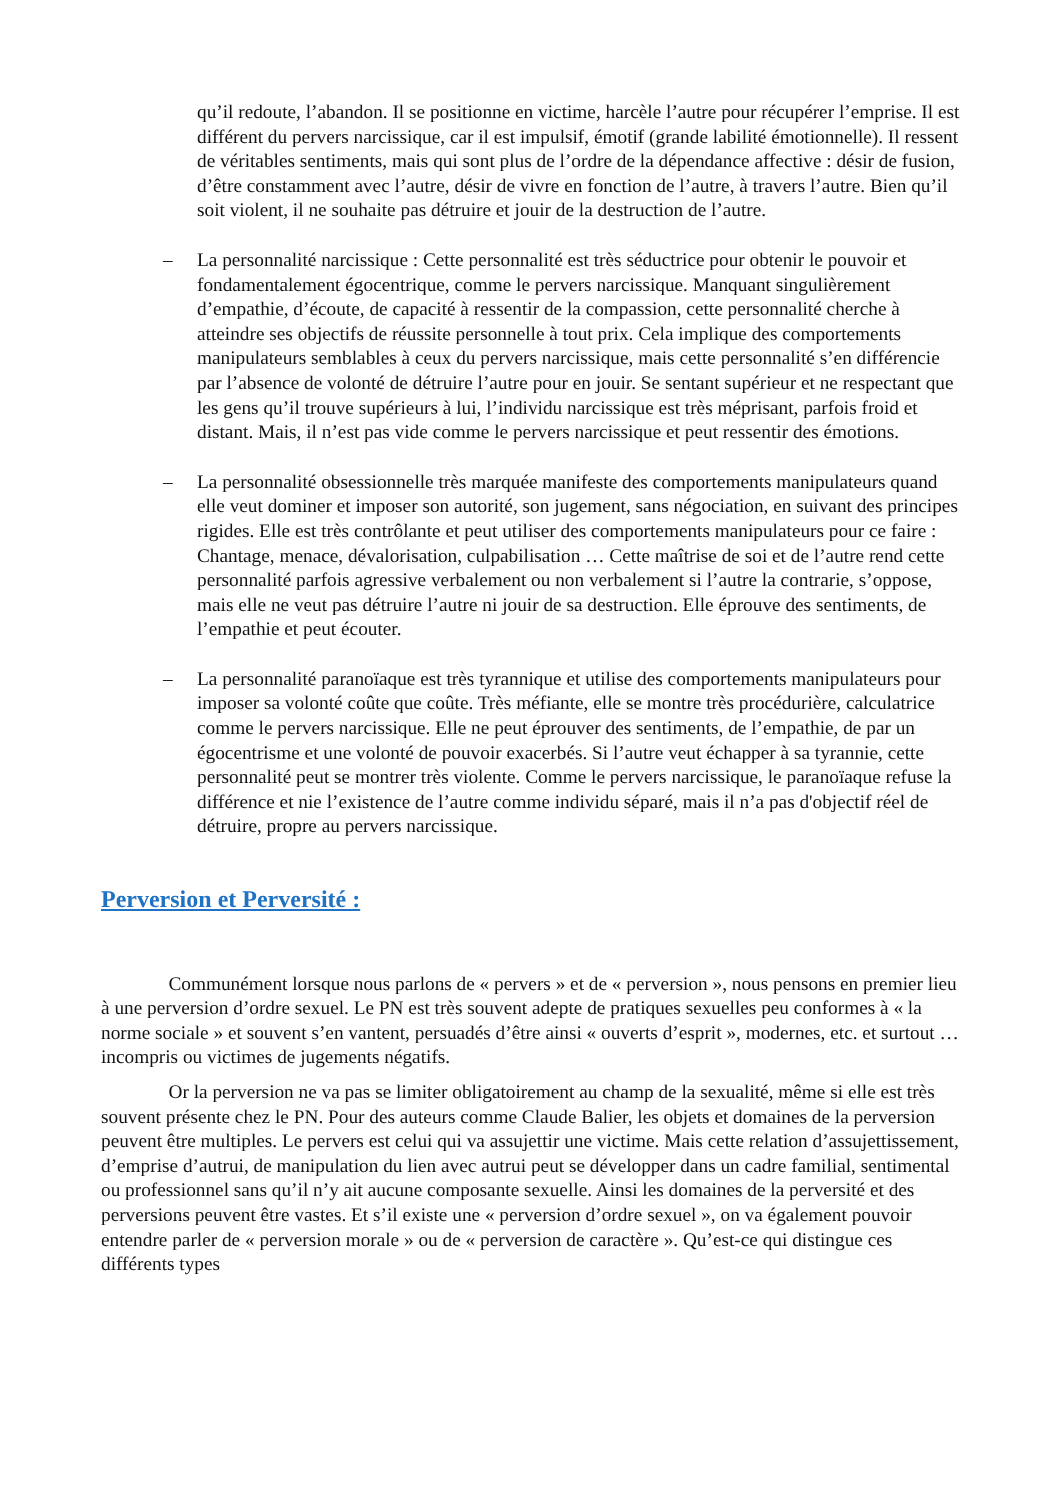qu’il redoute, l’abandon. Il se positionne en victime, harcèle l’autre pour récupérer l’emprise. Il est différent du pervers narcissique, car il est impulsif, émotif (grande labilité émotionnelle). Il ressent de véritables sentiments, mais qui sont plus de l’ordre de la dépendance affective : désir de fusion, d’être constamment avec l’autre, désir de vivre en fonction de l’autre, à travers l’autre. Bien qu’il soit violent, il ne souhaite pas détruire et jouir de la destruction de l’autre.
– La personnalité narcissique : Cette personnalité est très séductrice pour obtenir le pouvoir et fondamentalement égocentrique, comme le pervers narcissique. Manquant singulièrement d’empathie, d’écoute, de capacité à ressentir de la compassion, cette personnalité cherche à atteindre ses objectifs de réussite personnelle à tout prix. Cela implique des comportements manipulateurs semblables à ceux du pervers narcissique, mais cette personnalité s’en différencie par l’absence de volonté de détruire l’autre pour en jouir. Se sentant supérieur et ne respectant que les gens qu’il trouve supérieurs à lui, l’individu narcissique est très méprisant, parfois froid et distant. Mais, il n’est pas vide comme le pervers narcissique et peut ressentir des émotions.
– La personnalité obsessionnelle très marquée manifeste des comportements manipulateurs quand elle veut dominer et imposer son autorité, son jugement, sans négociation, en suivant des principes rigides. Elle est très contrôlante et peut utiliser des comportements manipulateurs pour ce faire : Chantage, menace, dévalorisation, culpabilisation … Cette maîtrise de soi et de l’autre rend cette personnalité parfois agressive verbalement ou non verbalement si l’autre la contrarie, s’oppose, mais elle ne veut pas détruire l’autre ni jouir de sa destruction. Elle éprouve des sentiments, de l’empathie et peut écouter.
– La personnalité paranoïaque est très tyrannique et utilise des comportements manipulateurs pour imposer sa volonté coûte que coûte. Très méfiante, elle se montre très procédurière, calculatrice comme le pervers narcissique. Elle ne peut éprouver des sentiments, de l’empathie, de par un égocentrisme et une volonté de pouvoir exacerbés. Si l’autre veut échapper à sa tyrannie, cette personnalité peut se montrer très violente. Comme le pervers narcissique, le paranoïaque refuse la différence et nie l’existence de l’autre comme individu séparé, mais il n’a pas d'objectif réel de détruire, propre au pervers narcissique.
Perversion et Perversité :
    Communément lorsque nous parlons de « pervers » et de « perversion », nous pensons en premier lieu à une perversion d’ordre sexuel. Le PN est très souvent adepte de pratiques sexuelles peu conformes à « la norme sociale » et souvent s’en vantent, persuadés d’être ainsi « ouverts d’esprit », modernes, etc. et surtout … incompris ou victimes de jugements négatifs.
    Or la perversion ne va pas se limiter obligatoirement au champ de la sexualité, même si elle est très souvent présente chez le PN. Pour des auteurs comme Claude Balier, les objets et domaines de la perversion peuvent être multiples. Le pervers est celui qui va assujettir une victime. Mais cette relation d’assujettissement, d’emprise d’autrui, de manipulation du lien avec autrui peut se développer dans un cadre familial, sentimental ou professionnel sans qu’il n’y ait aucune composante sexuelle. Ainsi les domaines de la perversité et des perversions peuvent être vastes. Et s’il existe une « perversion d’ordre sexuel », on va également pouvoir entendre parler de « perversion morale » ou de « perversion de caractère ». Qu’est-ce qui distingue ces différents types